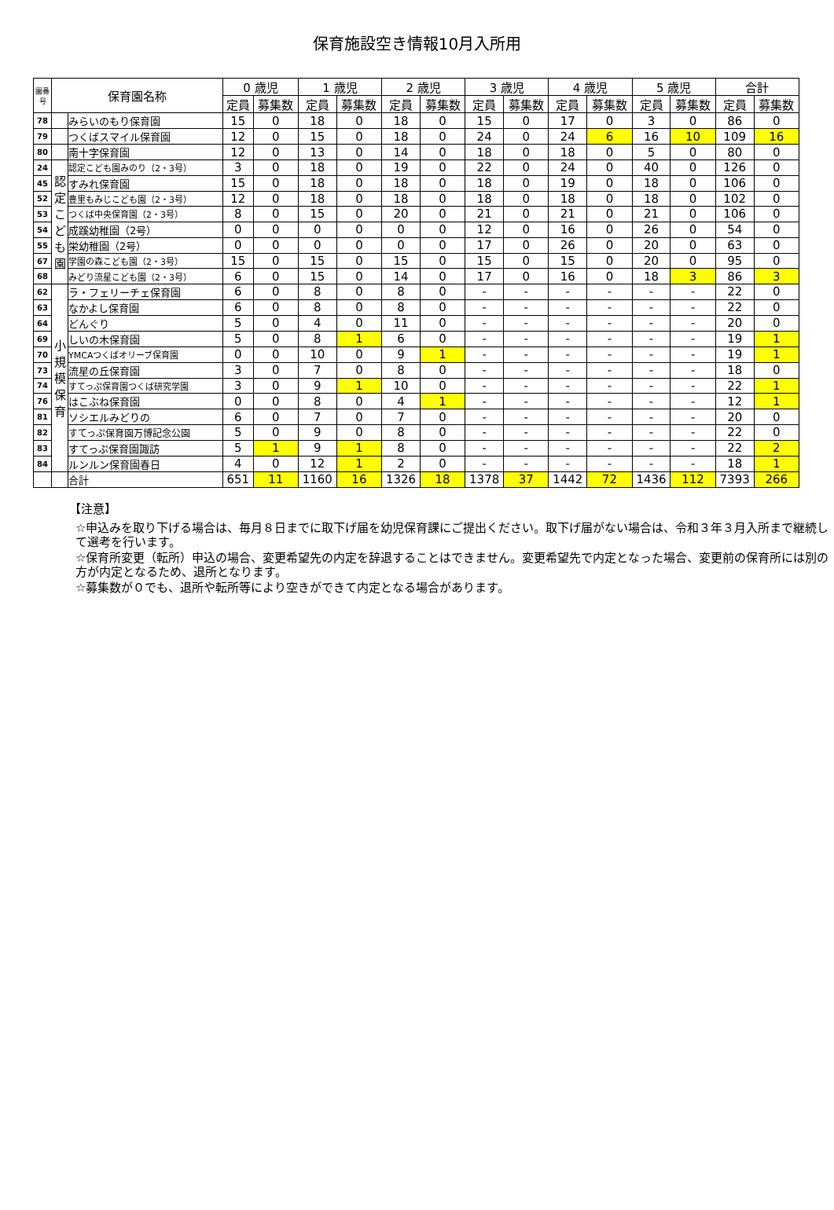保育施設空き情報10月入所用
| 園番号 | 保育園名称 | | 0 歳児 | | 1 歳児 | | 2 歳児 | | 3 歳児 | | 4 歳児 | | 5 歳児 | | 合計 | |
| --- | --- | --- | --- | --- | --- | --- | --- | --- | --- | --- | --- | --- | --- | --- | --- | --- |
| | | | 定員 | 募集数 | 定員 | 募集数 | 定員 | 募集数 | 定員 | 募集数 | 定員 | 募集数 | 定員 | 募集数 | 定員 | 募集数 |
| 78 | | みらいのもり保育園 | 15 | 0 | 18 | 0 | 18 | 0 | 15 | 0 | 17 | 0 | 3 | 0 | 86 | 0 |
| 79 | | つくばスマイル保育園 | 12 | 0 | 15 | 0 | 18 | 0 | 24 | 0 | 24 | 6 | 16 | 10 | 109 | 16 |
| 80 | | 南十字保育園 | 12 | 0 | 13 | 0 | 14 | 0 | 18 | 0 | 18 | 0 | 5 | 0 | 80 | 0 |
| 24 | 認定こども園 | 認定こども園みのり（2・3号） | 3 | 0 | 18 | 0 | 19 | 0 | 22 | 0 | 24 | 0 | 40 | 0 | 126 | 0 |
| 45 | | すみれ保育園 | 15 | 0 | 18 | 0 | 18 | 0 | 18 | 0 | 19 | 0 | 18 | 0 | 106 | 0 |
| 52 | | 豊里もみじこども園（2・3号） | 12 | 0 | 18 | 0 | 18 | 0 | 18 | 0 | 18 | 0 | 18 | 0 | 102 | 0 |
| 53 | | つくば中央保育園（2・3号） | 8 | 0 | 15 | 0 | 20 | 0 | 21 | 0 | 21 | 0 | 21 | 0 | 106 | 0 |
| 54 | | 成蹊幼稚園（2号） | 0 | 0 | 0 | 0 | 0 | 0 | 12 | 0 | 16 | 0 | 26 | 0 | 54 | 0 |
| 55 | | 栄幼稚園（2号） | 0 | 0 | 0 | 0 | 0 | 0 | 17 | 0 | 26 | 0 | 20 | 0 | 63 | 0 |
| 67 | | 学園の森こども園（2・3号） | 15 | 0 | 15 | 0 | 15 | 0 | 15 | 0 | 15 | 0 | 20 | 0 | 95 | 0 |
| 68 | | みどり流星こども園（2・3号） | 6 | 0 | 15 | 0 | 14 | 0 | 17 | 0 | 16 | 0 | 18 | 3 | 86 | 3 |
| 62 | 小規模保育 | ラ・フェリーチェ保育園 | 6 | 0 | 8 | 0 | 8 | 0 | - | - | - | - | - | - | 22 | 0 |
| 63 | | なかよし保育園 | 6 | 0 | 8 | 0 | 8 | 0 | - | - | - | - | - | - | 22 | 0 |
| 64 | | どんぐり | 5 | 0 | 4 | 0 | 11 | 0 | - | - | - | - | - | - | 20 | 0 |
| 69 | | しいの木保育園 | 5 | 0 | 8 | 1 | 6 | 0 | - | - | - | - | - | - | 19 | 1 |
| 70 | | YMCAつくばオリーブ保育園 | 0 | 0 | 10 | 0 | 9 | 1 | - | - | - | - | - | - | 19 | 1 |
| 73 | | 流星の丘保育園 | 3 | 0 | 7 | 0 | 8 | 0 | - | - | - | - | - | - | 18 | 0 |
| 74 | | すてっぷ保育園つくば研究学園 | 3 | 0 | 9 | 1 | 10 | 0 | - | - | - | - | - | - | 22 | 1 |
| 76 | | はこぶね保育園 | 0 | 0 | 8 | 0 | 4 | 1 | - | - | - | - | - | - | 12 | 1 |
| 81 | | ソシエルみどりの | 6 | 0 | 7 | 0 | 7 | 0 | - | - | - | - | - | - | 20 | 0 |
| 82 | | すてっぷ保育園万博記念公園 | 5 | 0 | 9 | 0 | 8 | 0 | - | - | - | - | - | - | 22 | 0 |
| 83 | | すてっぷ保育園諏訪 | 5 | 1 | 9 | 1 | 8 | 0 | - | - | - | - | - | - | 22 | 2 |
| 84 | | ルンルン保育園春日 | 4 | 0 | 12 | 1 | 2 | 0 | - | - | - | - | - | - | 18 | 1 |
| | | 合計 | 651 | 11 | 1160 | 16 | 1326 | 18 | 1378 | 37 | 1442 | 72 | 1436 | 112 | 7393 | 266 |
【注意】
☆申込みを取り下げる場合は、毎月８日までに取下げ届を幼児保育課にご提出ください。取下げ届がない場合は、令和３年３月入所まで継続して選考を行います。
☆保育所変更（転所）申込の場合、変更希望先の内定を辞退することはできません。変更希望先で内定となった場合、変更前の保育所には別の方が内定となるため、退所となります。
☆募集数が０でも、退所や転所等により空きができて内定となる場合があります。